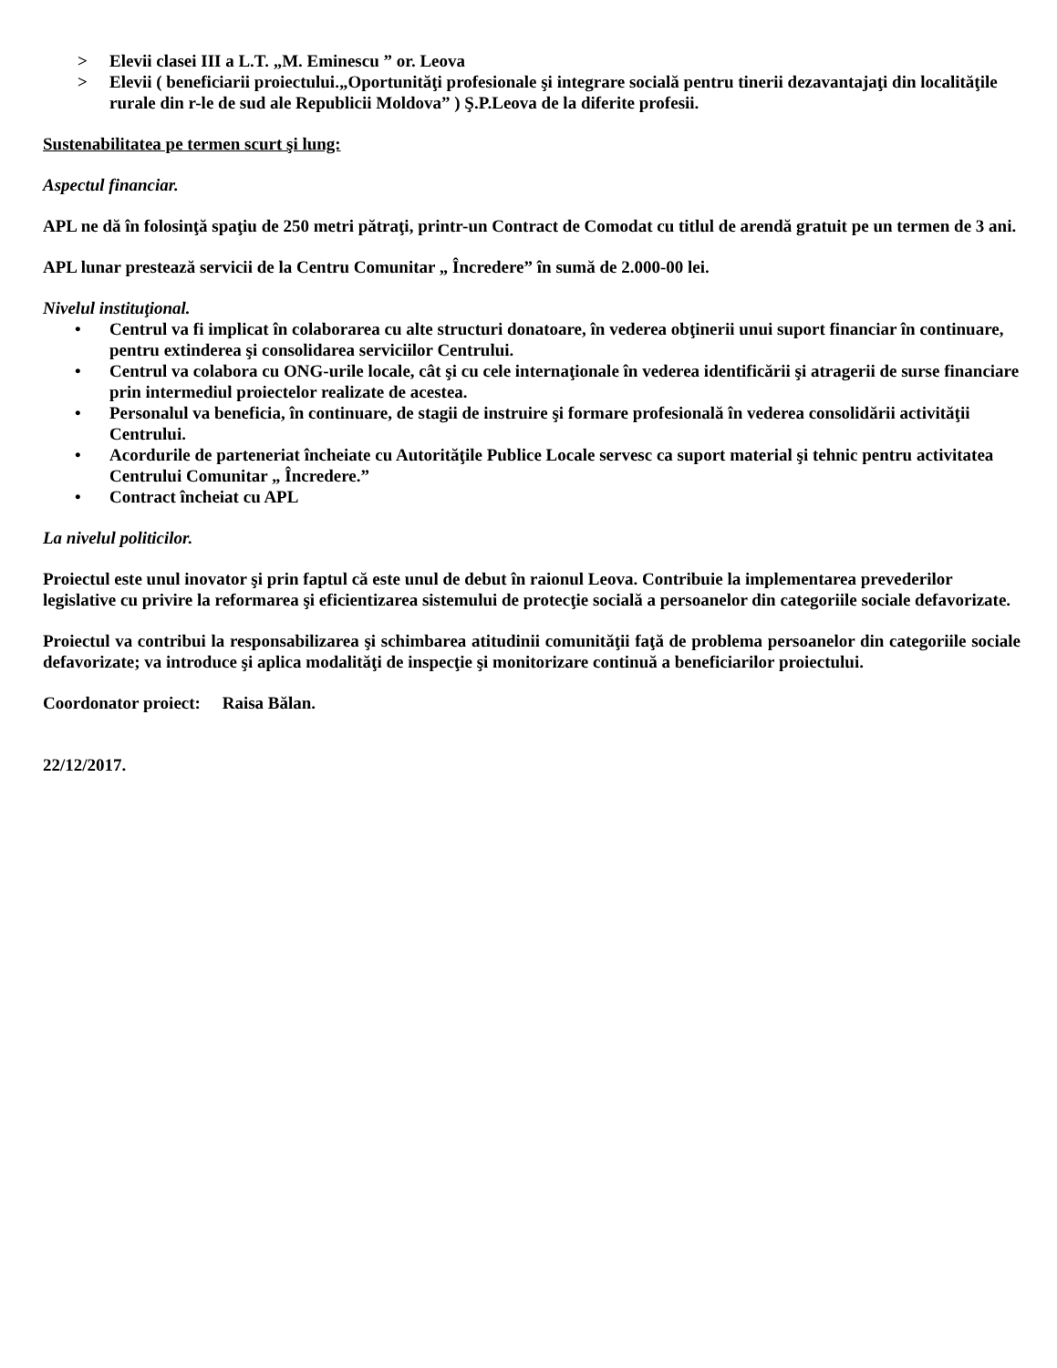> Elevii clasei III a L.T. „M. Eminescu ” or. Leova
> Elevii ( beneficiarii proiectului.„Oportunităţi profesionale şi integrare socială pentru tinerii dezavantajaţi din localităţile rurale din r-le de sud ale Republicii Moldova” ) Ş.P.Leova de la diferite profesii.
Sustenabilitatea pe termen scurt şi lung:
Aspectul financiar.
APL ne dă în folosinţă spaţiu de 250 metri pătraţi, printr-un Contract de Comodat cu titlul de arendă gratuit pe un termen de 3 ani.
APL lunar prestează servicii de la Centru Comunitar „ Încredere” în sumă de 2.000-00 lei.
Nivelul instituţional.
• Centrul va fi implicat în colaborarea cu alte structuri donatoare, în vederea obţinerii unui suport financiar în continuare, pentru extinderea şi consolidarea serviciilor Centrului.
• Centrul va colabora cu ONG-urile locale, cât şi cu cele internaţionale în vederea identificării şi atragerii de surse financiare prin intermediul proiectelor realizate de acestea.
• Personalul va beneficia, în continuare, de stagii de instruire şi formare profesională în vederea consolidării activităţii Centrului.
• Acordurile de parteneriat încheiate cu Autorităţile Publice Locale servesc ca suport material şi tehnic pentru activitatea Centrului Comunitar „ Încredere.”
• Contract încheiat cu APL
La nivelul politicilor.
Proiectul este unul inovator şi prin faptul că este unul de debut în raionul Leova. Contribuie la implementarea prevederilor legislative cu privire la reformarea şi eficientizarea sistemului de protecţie socială a persoanelor din categoriile sociale defavorizate.
Proiectul va contribui la responsabilizarea şi schimbarea atitudinii comunităţii faţă de problema persoanelor din categoriile sociale defavorizate; va introduce şi aplica modalităţi de inspecţie şi monitorizare continuă a beneficiarilor proiectului.
Coordonator proiect: Raisa Bălan.
22/12/2017.